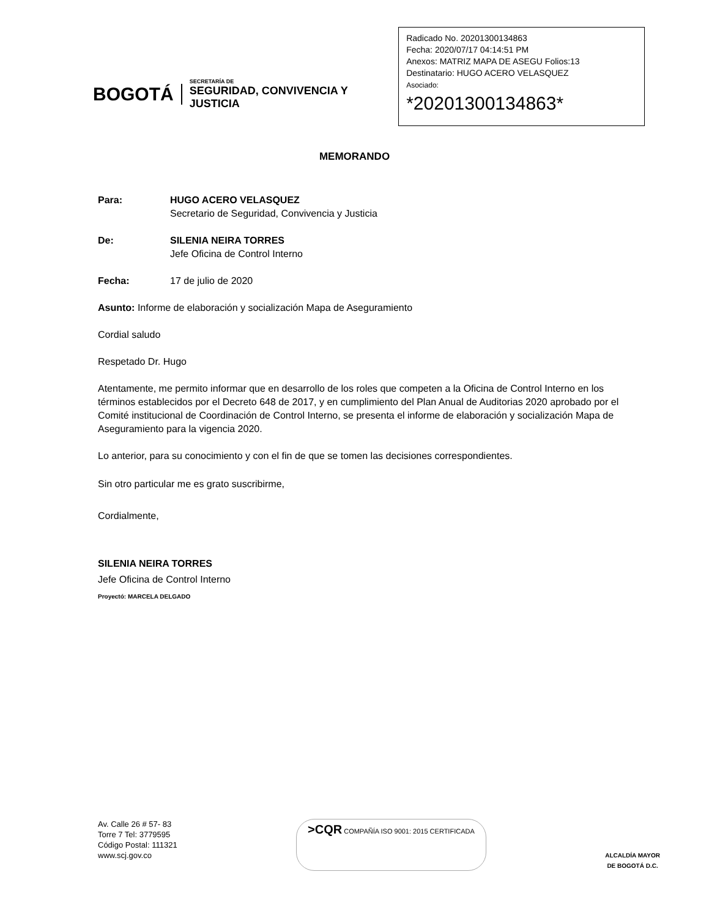BOGOTÁ
SECRETARÍA DE
SEGURIDAD, CONVIVENCIA Y JUSTICIA
Radicado No. 20201300134863
Fecha: 2020/07/17 04:14:51 PM
Anexos: MATRIZ MAPA DE ASEGU Folios:13
Destinatario: HUGO ACERO VELASQUEZ
Asociado:
*20201300134863*
MEMORANDO
Para: HUGO ACERO VELASQUEZ
Secretario de Seguridad, Convivencia y Justicia
De: SILENIA NEIRA TORRES
Jefe Oficina de Control Interno
Fecha: 17 de julio de 2020
Asunto: Informe de elaboración y socialización Mapa de Aseguramiento
Cordial saludo
Respetado Dr. Hugo
Atentamente, me permito informar que en desarrollo de los roles que competen a la Oficina de Control Interno en los términos establecidos por el Decreto 648 de 2017, y en cumplimiento del Plan Anual de Auditorias 2020 aprobado por el Comité institucional de Coordinación de Control Interno, se presenta el informe de elaboración y socialización Mapa de Aseguramiento para la vigencia 2020.
Lo anterior, para su conocimiento y con el fin de que se tomen las decisiones correspondientes.
Sin otro particular me es grato suscribirme,
Cordialmente,
SILENIA NEIRA TORRES
Jefe Oficina de Control Interno
Proyectó: MARCELA DELGADO
Av. Calle 26 # 57- 83
Torre 7 Tel: 3779595
Código Postal: 111321
www.scj.gov.co
>CQR COMPAÑÍA ISO 9001: 2015 CERTIFICADA
ALCALDÍA MAYOR
DE BOGOTÁ D.C.